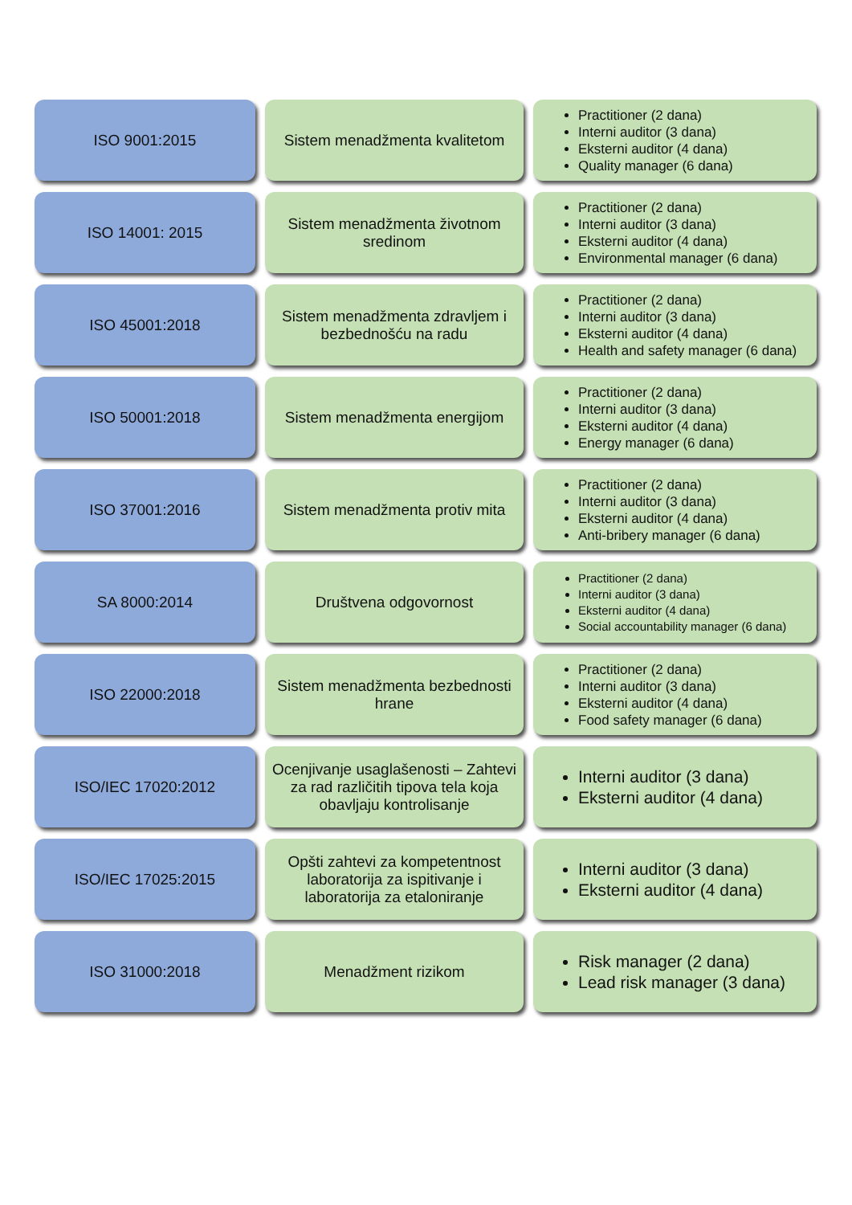ISO 9001:2015 Sistem menadžmenta kvalitetom
Practitioner (2 dana)
Interni auditor (3 dana)
Eksterni auditor (4 dana)
Quality manager (6 dana)
ISO 14001: 2015 Sistem menadžmenta životnom sredinom
Practitioner (2 dana)
Interni auditor (3 dana)
Eksterni auditor (4 dana)
Environmental manager (6 dana)
ISO 45001:2018 Sistem menadžmenta zdravljem i bezbednošću na radu
Practitioner (2 dana)
Interni auditor (3 dana)
Eksterni auditor (4 dana)
Health and safety manager (6 dana)
ISO 50001:2018 Sistem menadžmenta energijom
Practitioner (2 dana)
Interni auditor (3 dana)
Eksterni auditor (4 dana)
Energy manager (6 dana)
ISO 37001:2016 Sistem menadžmenta protiv mita
Practitioner (2 dana)
Interni auditor (3 dana)
Eksterni auditor (4 dana)
Anti-bribery manager (6 dana)
SA 8000:2014 Društvena odgovornost
Practitioner (2 dana)
Interni auditor (3 dana)
Eksterni auditor (4 dana)
Social accountability manager (6 dana)
ISO 22000:2018 Sistem menadžmenta bezbednosti hrane
Practitioner (2 dana)
Interni auditor (3 dana)
Eksterni auditor (4 dana)
Food safety manager (6 dana)
ISO/IEC 17020:2012 Ocenjivanje usaglašenosti – Zahtevi za rad različitih tipova tela koja obavljaju kontrolisanje
Interni auditor (3 dana)
Eksterni auditor (4 dana)
ISO/IEC 17025:2015 Opšti zahtevi za kompetentnost laboratorija za ispitivanje i laboratorija za etaloniranje
Interni auditor (3 dana)
Eksterni auditor (4 dana)
ISO 31000:2018 Menadžment rizikom
Risk manager (2 dana)
Lead risk manager (3 dana)